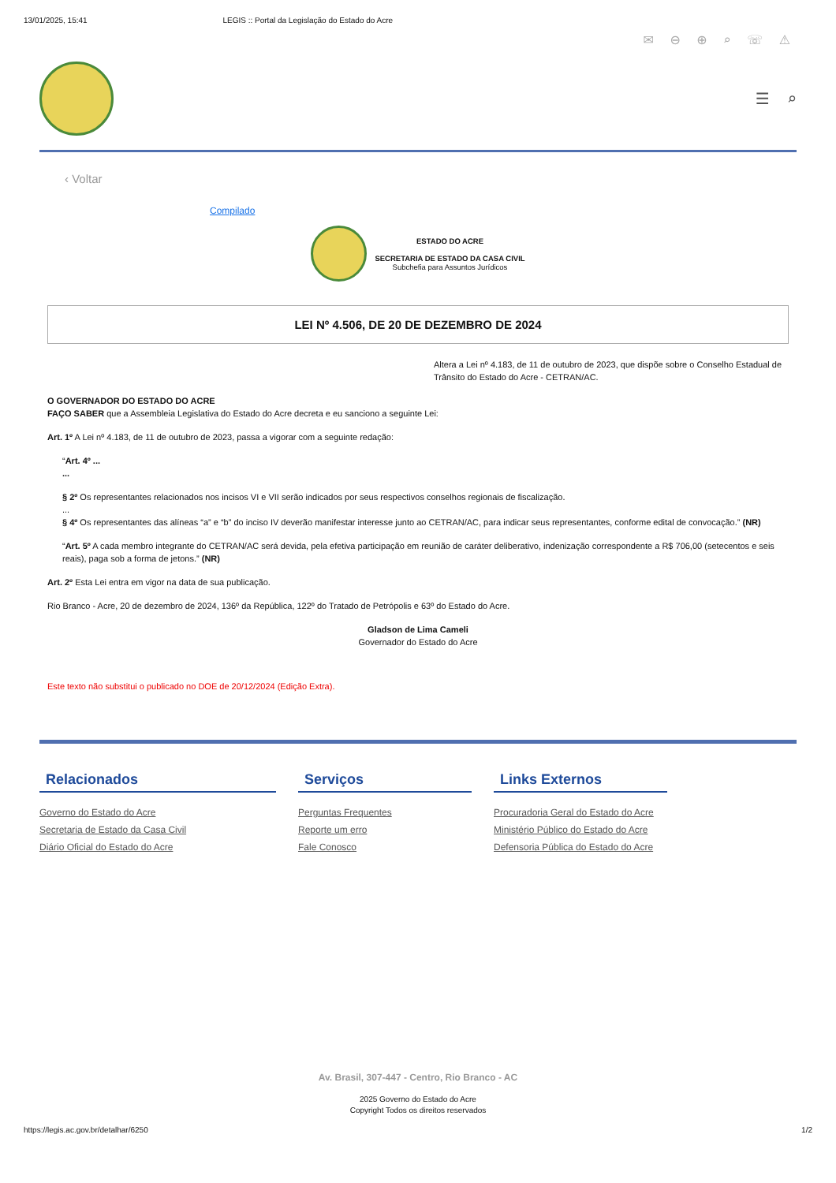13/01/2025, 15:41 LEGIS :: Portal da Legislação do Estado do Acre
✉ ⊖ ⊕ ⌕ ☏ ⚠
☰ ⌕
‹ Voltar
Compilado
ESTADO DO ACRE
SECRETARIA DE ESTADO DA CASA CIVIL
Subchefia para Assuntos Jurídicos
LEI Nº 4.506, DE 20 DE DEZEMBRO DE 2024
Altera a Lei nº 4.183, de 11 de outubro de 2023, que dispõe sobre o Conselho Estadual de Trânsito do Estado do Acre - CETRAN/AC.
O GOVERNADOR DO ESTADO DO ACRE
FAÇO SABER que a Assembleia Legislativa do Estado do Acre decreta e eu sanciono a seguinte Lei:
Art. 1º A Lei nº 4.183, de 11 de outubro de 2023, passa a vigorar com a seguinte redação:
“Art. 4º ...
...
§ 2º Os representantes relacionados nos incisos VI e VII serão indicados por seus respectivos conselhos regionais de fiscalização.
...
§ 4º Os representantes das alíneas “a” e “b” do inciso IV deverão manifestar interesse junto ao CETRAN/AC, para indicar seus representantes, conforme edital de convocação.” (NR)
“Art. 5º A cada membro integrante do CETRAN/AC será devida, pela efetiva participação em reunião de caráter deliberativo, indenização correspondente a R$ 706,00 (setecentos e seis reais), paga sob a forma de jetons.” (NR)
Art. 2º Esta Lei entra em vigor na data de sua publicação.
Rio Branco - Acre, 20 de dezembro de 2024, 136º da República, 122º do Tratado de Petrópolis e 63º do Estado do Acre.
Gladson de Lima Cameli
Governador do Estado do Acre
Este texto não substitui o publicado no DOE de 20/12/2024 (Edição Extra).
Relacionados
Governo do Estado do Acre
Secretaria de Estado da Casa Civil
Diário Oficial do Estado do Acre
Serviços
Perguntas Frequentes
Reporte um erro
Fale Conosco
Links Externos
Procuradoria Geral do Estado do Acre
Ministério Público do Estado do Acre
Defensoria Pública do Estado do Acre
Av. Brasil, 307-447 - Centro, Rio Branco - AC
2025 Governo do Estado do Acre
Copyright Todos os direitos reservados
https://legis.ac.gov.br/detalhar/6250 1/2